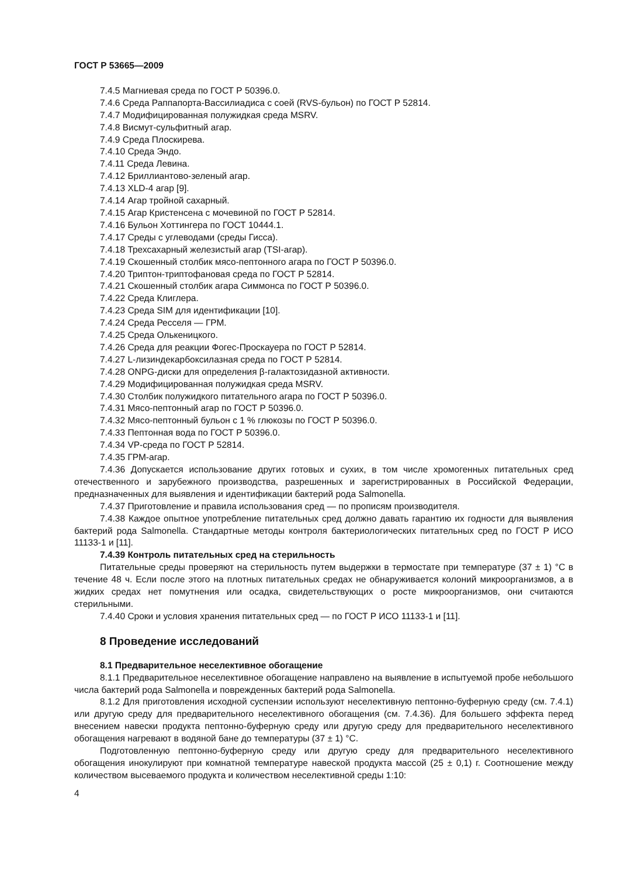ГОСТ Р 53665—2009
7.4.5 Магниевая среда по ГОСТ Р 50396.0.
7.4.6 Среда Раппапорта-Вассилиадиса с соей (RVS-бульон) по ГОСТ Р 52814.
7.4.7 Модифицированная полужидкая среда MSRV.
7.4.8 Висмут-сульфитный агар.
7.4.9 Среда Плоскирева.
7.4.10 Среда Эндо.
7.4.11 Среда Левина.
7.4.12 Бриллиантово-зеленый агар.
7.4.13 XLD-4 агар [9].
7.4.14 Агар тройной сахарный.
7.4.15 Агар Кристенсена с мочевиной по ГОСТ Р 52814.
7.4.16 Бульон Хоттингера по ГОСТ 10444.1.
7.4.17 Среды с углеводами (среды Гисса).
7.4.18 Трехсахарный железистый агар (TSI-агар).
7.4.19 Скошенный столбик мясо-пептонного агара по ГОСТ Р 50396.0.
7.4.20 Триптон-триптофановая среда по ГОСТ Р 52814.
7.4.21 Скошенный столбик агара Симмонса по ГОСТ Р 50396.0.
7.4.22 Среда Клиглера.
7.4.23 Среда SIM для идентификации [10].
7.4.24 Среда Ресселя — ГРМ.
7.4.25 Среда Олькеницкого.
7.4.26 Среда для реакции Фогес-Проскауера по ГОСТ Р 52814.
7.4.27 L-лизиндекарбоксилазная среда по ГОСТ Р 52814.
7.4.28 ONPG-диски для определения β-галактозидазной активности.
7.4.29 Модифицированная полужидкая среда MSRV.
7.4.30 Столбик полужидкого питательного агара по ГОСТ Р 50396.0.
7.4.31 Мясо-пептонный агар по ГОСТ Р 50396.0.
7.4.32 Мясо-пептонный бульон с 1 % глюкозы по ГОСТ Р 50396.0.
7.4.33 Пептонная вода по ГОСТ Р 50396.0.
7.4.34 VP-среда по ГОСТ Р 52814.
7.4.35 ГРМ-агар.
7.4.36 Допускается использование других готовых и сухих, в том числе хромогенных питательных сред отечественного и зарубежного производства, разрешенных и зарегистрированных в Российской Федерации, предназначенных для выявления и идентификации бактерий рода Salmonella.
7.4.37 Приготовление и правила использования сред — по прописям производителя.
7.4.38 Каждое опытное употребление питательных сред должно давать гарантию их годности для выявления бактерий рода Salmonella. Стандартные методы контроля бактериологических питательных сред по ГОСТ Р ИСО 11133-1 и [11].
7.4.39 Контроль питательных сред на стерильность
Питательные среды проверяют на стерильность путем выдержки в термостате при температуре (37 ± 1) °С в течение 48 ч. Если после этого на плотных питательных средах не обнаруживается колоний микроорганизмов, а в жидких средах нет помутнения или осадка, свидетельствующих о росте микроорганизмов, они считаются стерильными.
7.4.40 Сроки и условия хранения питательных сред — по ГОСТ Р ИСО 11133-1 и [11].
8 Проведение исследований
8.1 Предварительное неселективное обогащение
8.1.1 Предварительное неселективное обогащение направлено на выявление в испытуемой пробе небольшого числа бактерий рода Salmonella и поврежденных бактерий рода Salmonella.
8.1.2 Для приготовления исходной суспензии используют неселективную пептонно-буферную среду (см. 7.4.1) или другую среду для предварительного неселективного обогащения (см. 7.4.36). Для большего эффекта перед внесением навески продукта пептонно-буферную среду или другую среду для предварительного неселективного обогащения нагревают в водяной бане до температуры (37 ± 1) °С.
Подготовленную пептонно-буферную среду или другую среду для предварительного неселективного обогащения инокулируют при комнатной температуре навеской продукта массой (25 ± 0,1) г. Соотношение между количеством высеваемого продукта и количеством неселективной среды 1:10:
4